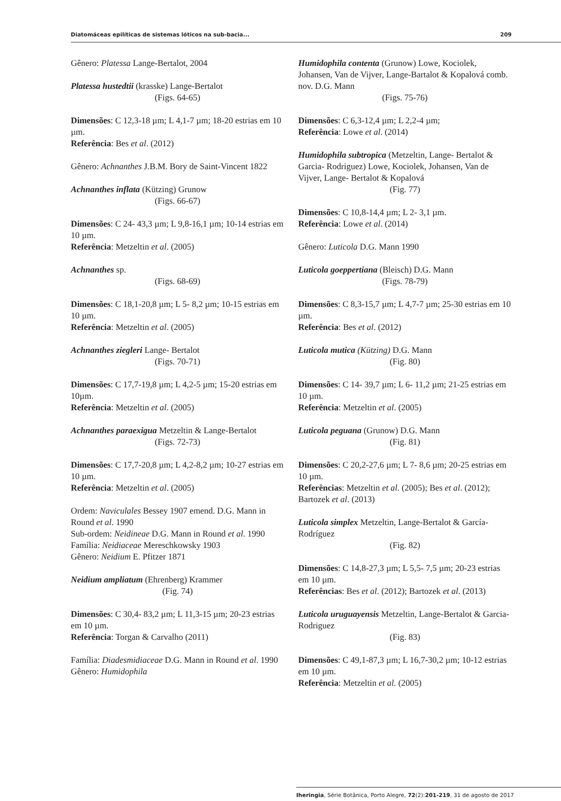Diatomáceas epilíticas de sistemas lóticos na sub-bacia... 209
Gênero: Platessa Lange-Bertalot, 2004
Platessa hustedtii (krasske) Lange-Bertalot
(Figs. 64-65)
Dimensões: C 12,3-18 µm; L 4,1-7 µm; 18-20 estrias em 10 µm.
Referência: Bes et al. (2012)
Gênero: Achnanthes J.B.M. Bory de Saint-Vincent 1822
Achnanthes inflata (Kützing) Grunow
(Figs. 66-67)
Dimensões: C 24- 43,3 µm; L 9,8-16,1 µm; 10-14 estrias em 10 µm.
Referência: Metzeltin et al. (2005)
Achnanthes sp.
(Figs. 68-69)
Dimensões: C 18,1-20,8 µm; L 5- 8,2 µm; 10-15 estrias em 10 µm.
Referência: Metzeltin et al. (2005)
Achnanthes ziegleri Lange- Bertalot
(Figs. 70-71)
Dimensões: C 17,7-19,8 µm; L 4,2-5 µm; 15-20 estrias em 10µm.
Referência: Metzeltin et al. (2005)
Achnanthes paraexigua Metzeltin & Lange-Bertalot
(Figs. 72-73)
Dimensões: C 17,7-20,8 µm; L 4,2-8,2 µm; 10-27 estrias em 10 µm.
Referência: Metzeltin et al. (2005)
Ordem: Naviculales Bessey 1907 emend. D.G. Mann in Round et al. 1990
Sub-ordem: Neidineae D.G. Mann in Round et al. 1990
Família: Neidiaceae Mereschkowsky 1903
Gênero: Neidium E. Pfitzer 1871
Neidium ampliatum (Ehrenberg) Krammer
(Fig. 74)
Dimensões: C 30,4- 83,2 µm; L 11,3-15 µm; 20-23 estrias em 10 µm.
Referência: Torgan & Carvalho (2011)
Família: Diadesmidiaceae D.G. Mann in Round et al. 1990
Gênero: Humidophila
Humidophila contenta (Grunow) Lowe, Kociolek, Johansen, Van de Vijver, Lange-Bartalot & Kopalová comb. nov. D.G. Mann
(Figs. 75-76)
Dimensões: C 6,3-12,4 µm; L 2,2-4 µm;
Referência: Lowe et al. (2014)
Humidophila subtropica (Metzeltin, Lange- Bertalot & Garcia- Rodriguez) Lowe, Kociolek, Johansen, Van de Vijver, Lange- Bertalot & Kopalová
(Fig. 77)
Dimensões: C 10,8-14,4 µm; L 2- 3,1 µm.
Referência: Lowe et al. (2014)
Gênero: Luticola D.G. Mann 1990
Luticola goeppertiana (Bleisch) D.G. Mann
(Figs. 78-79)
Dimensões: C 8,3-15,7 µm; L 4,7-7 µm; 25-30 estrias em 10 µm.
Referência: Bes et al. (2012)
Luticola mutica (Kützing) D.G. Mann
(Fig. 80)
Dimensões: C 14- 39,7 µm; L 6- 11,2 µm; 21-25 estrias em 10 µm.
Referência: Metzeltin et al. (2005)
Luticola peguana (Grunow) D.G. Mann
(Fig. 81)
Dimensões: C 20,2-27,6 µm; L 7- 8,6 µm; 20-25 estrias em 10 µm.
Referências: Metzeltin et al. (2005); Bes et al. (2012); Bartozek et al. (2013)
Luticola simplex Metzeltin, Lange-Bertalot & García-Rodríguez
(Fig. 82)
Dimensões: C 14,8-27,3 µm; L 5,5- 7,5 µm; 20-23 estrias em 10 µm.
Referências: Bes et al. (2012); Bartozek et al. (2013)
Luticola uruguayensis Metzeltin, Lange-Bertalot & Garcia-Rodriguez
(Fig. 83)
Dimensões: C 49,1-87,3 µm; L 16,7-30,2 µm; 10-12 estrias em 10 µm.
Referência: Metzeltin et al. (2005)
Iheringia, Série Botânica, Porto Alegre, 72(2):201-219, 31 de agosto de 2017